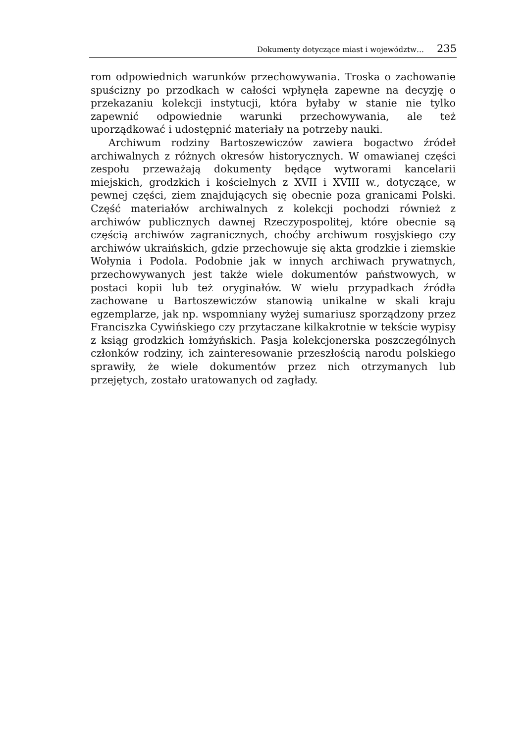Dokumenty dotyczące miast i województw… 235
rom odpowiednich warunków przechowywania. Troska o zachowanie spuścizny po przodkach w całości wpłynęła zapewne na decyzję o przekazaniu kolekcji instytucji, która byłaby w stanie nie tylko zapewnić odpowiednie warunki przechowywania, ale też uporządkować i udostępnić materiały na potrzeby nauki.
Archiwum rodziny Bartoszewiczów zawiera bogactwo źródeł archiwalnych z różnych okresów historycznych. W omawianej części zespołu przeważają dokumenty będące wytworami kancelarii miejskich, grodzkich i kościelnych z XVII i XVIII w., dotyczące, w pewnej części, ziem znajdujących się obecnie poza granicami Polski. Część materiałów archiwalnych z kolekcji pochodzi również z archiwów publicznych dawnej Rzeczypospolitej, które obecnie są częścią archiwów zagranicznych, choćby archiwum rosyjskiego czy archiwów ukraińskich, gdzie przechowuje się akta grodzkie i ziemskie Wołynia i Podola. Podobnie jak w innych archiwach prywatnych, przechowywanych jest także wiele dokumentów państwowych, w postaci kopii lub też oryginałów. W wielu przypadkach źródła zachowane u Bartoszewiczów stanowią unikalne w skali kraju egzemplarze, jak np. wspomniany wyżej sumariusz sporządzony przez Franciszka Cywińskiego czy przytaczane kilkakrotnie w tekście wypisy z ksiąg grodzkich łomżyńskich. Pasja kolekcjonerska poszczególnych członków rodziny, ich zainteresowanie przeszłością narodu polskiego sprawiły, że wiele dokumentów przez nich otrzymanych lub przejętych, zostało uratowanych od zagłady.